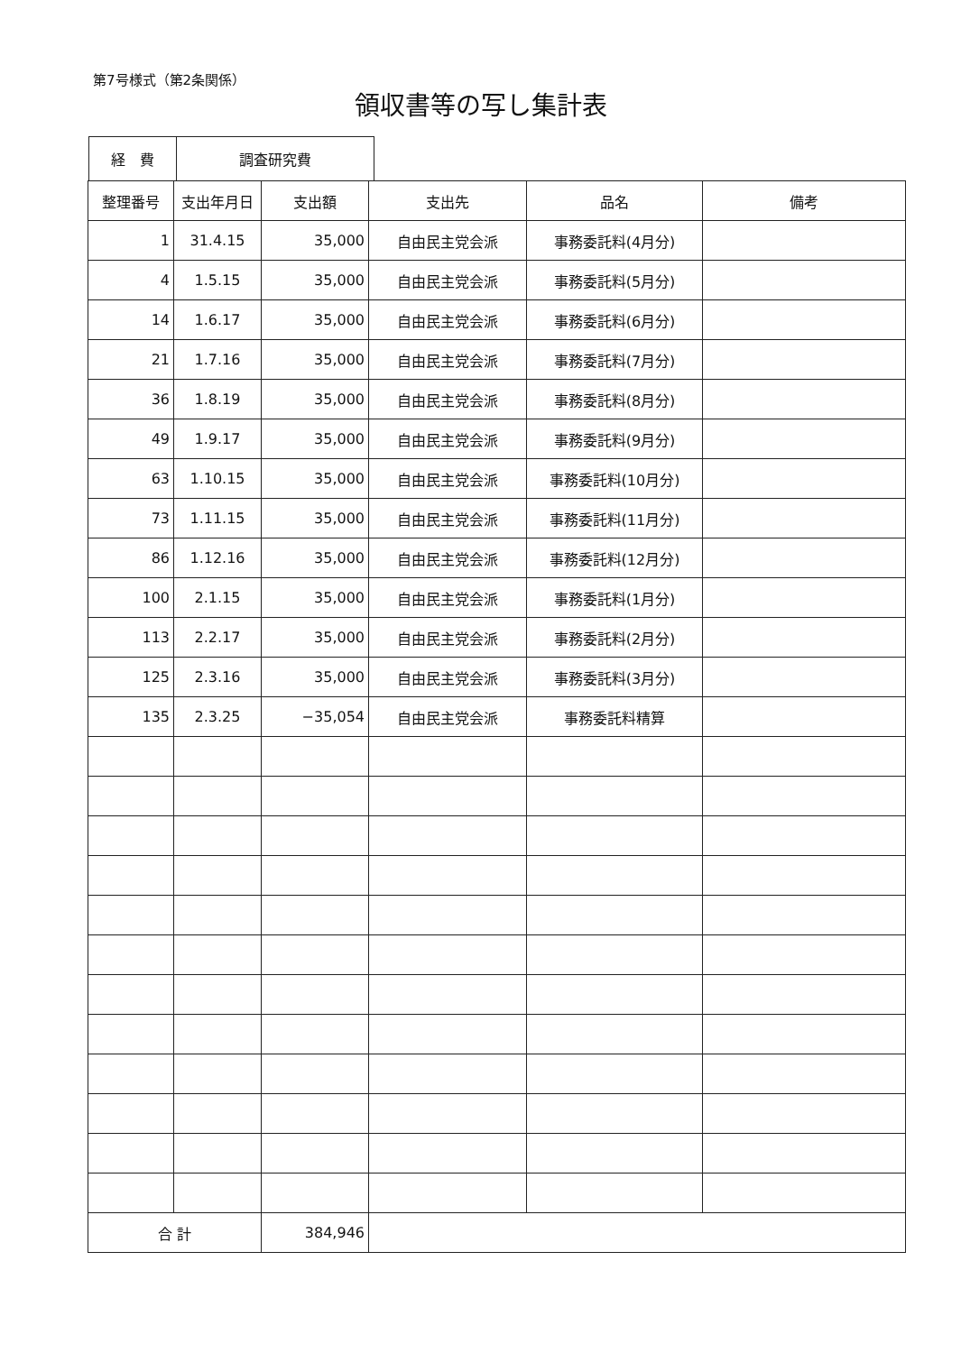第7号様式（第2条関係）
領収書等の写し集計表
| 経 費 | 調査研究費 |
| 整理番号 | 支出年月日 | 支出額 | 支出先 | 品名 | 備考 |
| --- | --- | --- | --- | --- | --- |
| 1 | 31.4.15 | 35,000 | 自由民主党会派 | 事務委託料(4月分) | |
| 4 | 1.5.15 | 35,000 | 自由民主党会派 | 事務委託料(5月分) | |
| 14 | 1.6.17 | 35,000 | 自由民主党会派 | 事務委託料(6月分) | |
| 21 | 1.7.16 | 35,000 | 自由民主党会派 | 事務委託料(7月分) | |
| 36 | 1.8.19 | 35,000 | 自由民主党会派 | 事務委託料(8月分) | |
| 49 | 1.9.17 | 35,000 | 自由民主党会派 | 事務委託料(9月分) | |
| 63 | 1.10.15 | 35,000 | 自由民主党会派 | 事務委託料(10月分) | |
| 73 | 1.11.15 | 35,000 | 自由民主党会派 | 事務委託料(11月分) | |
| 86 | 1.12.16 | 35,000 | 自由民主党会派 | 事務委託料(12月分) | |
| 100 | 2.1.15 | 35,000 | 自由民主党会派 | 事務委託料(1月分) | |
| 113 | 2.2.17 | 35,000 | 自由民主党会派 | 事務委託料(2月分) | |
| 125 | 2.3.16 | 35,000 | 自由民主党会派 | 事務委託料(3月分) | |
| 135 | 2.3.25 | −35,054 | 自由民主党会派 | 事務委託料精算 | |
| 合 計 | | 384,946 | | | |